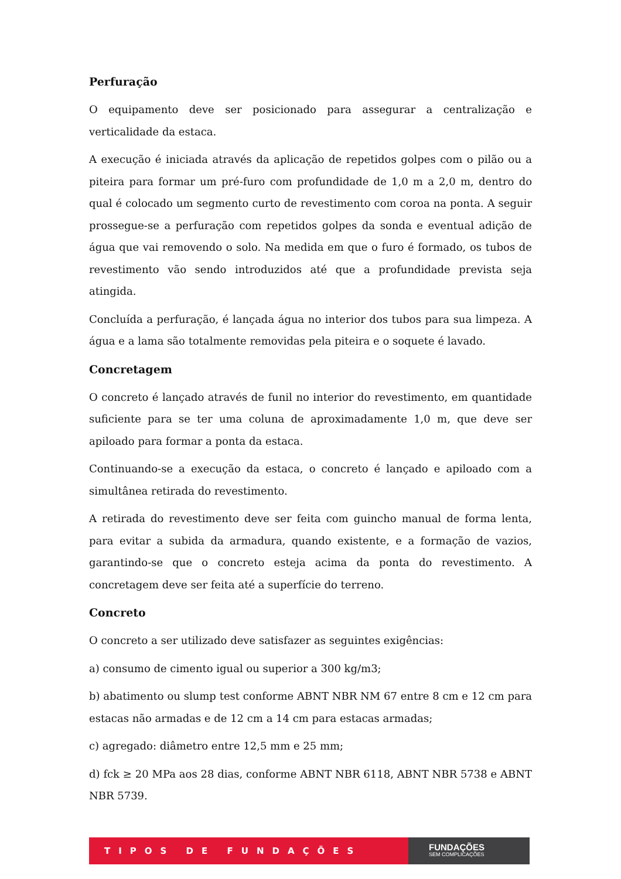Perfuração
O equipamento deve ser posicionado para assegurar a centralização e verticalidade da estaca.
A execução é iniciada através da aplicação de repetidos golpes com o pilão ou a piteira para formar um pré-furo com profundidade de 1,0 m a 2,0 m, dentro do qual é colocado um segmento curto de revestimento com coroa na ponta. A seguir prossegue-se a perfuração com repetidos golpes da sonda e eventual adição de água que vai removendo o solo. Na medida em que o furo é formado, os tubos de revestimento vão sendo introduzidos até que a profundidade prevista seja atingida.
Concluída a perfuração, é lançada água no interior dos tubos para sua limpeza. A água e a lama são totalmente removidas pela piteira e o soquete é lavado.
Concretagem
O concreto é lançado através de funil no interior do revestimento, em quantidade suficiente para se ter uma coluna de aproximadamente 1,0 m, que deve ser apiloado para formar a ponta da estaca.
Continuando-se a execução da estaca, o concreto é lançado e apiloado com a simultânea retirada do revestimento.
A retirada do revestimento deve ser feita com guincho manual de forma lenta, para evitar a subida da armadura, quando existente, e a formação de vazios, garantindo-se que o concreto esteja acima da ponta do revestimento. A concretagem deve ser feita até a superfície do terreno.
Concreto
O concreto a ser utilizado deve satisfazer as seguintes exigências:
a) consumo de cimento igual ou superior a 300 kg/m3;
b) abatimento ou slump test conforme ABNT NBR NM 67 entre 8 cm e 12 cm para estacas não armadas e de 12 cm a 14 cm para estacas armadas;
c) agregado: diâmetro entre 12,5 mm e 25 mm;
d) fck ≥ 20 MPa aos 28 dias, conforme ABNT NBR 6118, ABNT NBR 5738 e ABNT NBR 5739.
TIPOS DE FUNDAÇÕES
FUNDAÇÕES
SEM COMPLICAÇÕES